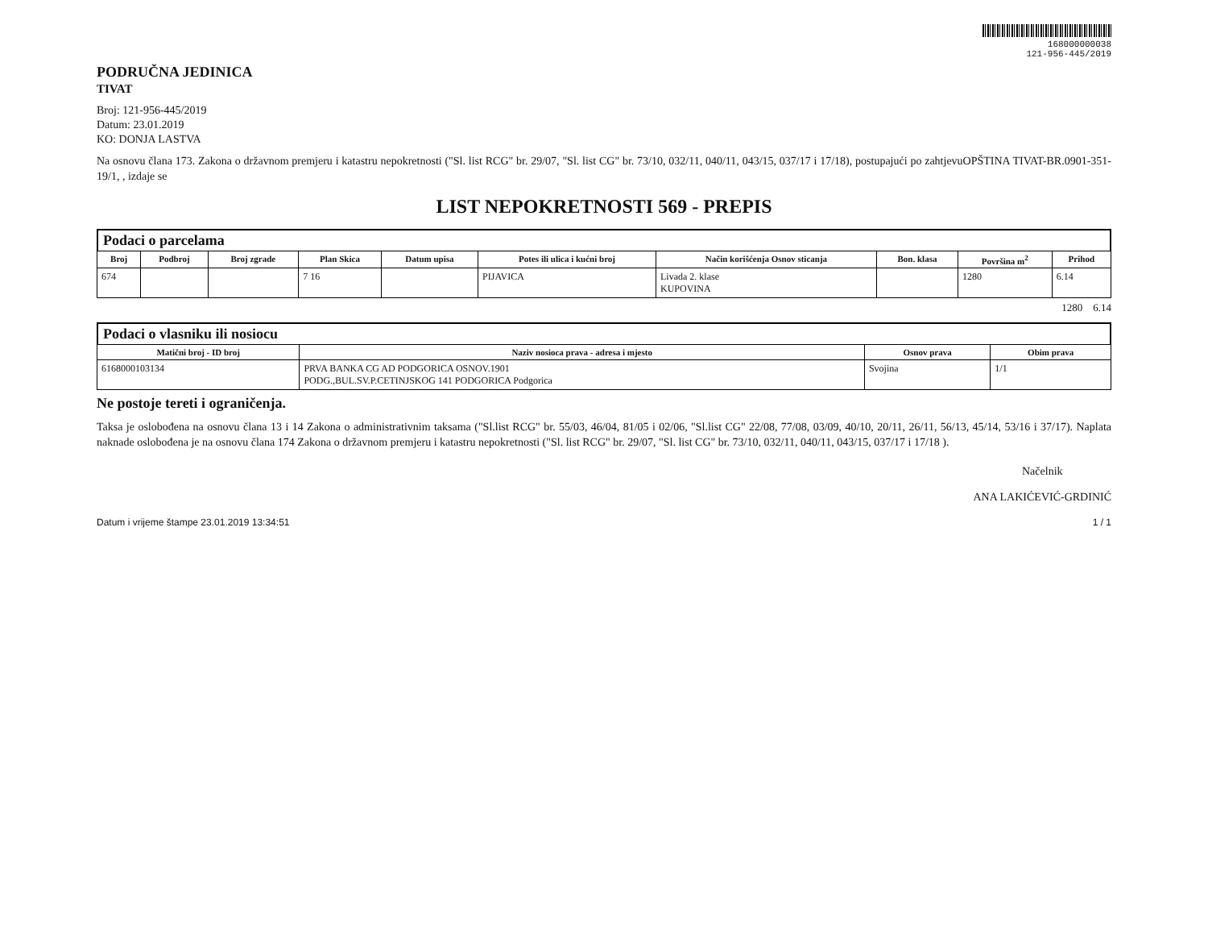168000000038
121-956-445/2019
PODRUČNA JEDINICA
TIVAT
Broj: 121-956-445/2019
Datum: 23.01.2019
KO: DONJA LASTVA
Na osnovu člana 173. Zakona o državnom premjeru i katastru nepokretnosti ("Sl. list RCG" br. 29/07, "Sl. list CG" br. 73/10, 032/11, 040/11, 043/15, 037/17 i 17/18), postupajući po zahtjevuOPŠTINA TIVAT-BR.0901-351-19/1, , izdaje se
LIST NEPOKRETNOSTI 569 - PREPIS
Podaci o parcelama
| Broj | Podbroj | Broj zgrade | Plan Skica | Datum upisa | Potes ili ulica i kućni broj | Način korišćenja Osnov sticanja | Bon. klasa | Površina m<sup>2</sup> | Prihod |
| --- | --- | --- | --- | --- | --- | --- | --- | --- | --- |
| 674 | | | 7 16 | | PIJAVICA | Livada 2. klase KUPOVINA | | 1280 | 6.14 |
1280 6.14
Podaci o vlasniku ili nosiocu
| Matični broj - ID broj | Naziv nosioca prava - adresa i mjesto | Osnov prava | Obim prava |
| --- | --- | --- | --- |
| 616800010313​4 | PRVA BANKA CG AD PODGORICA OSNOV.1901 PODG.,BUL.SV.P.CETINJSKOG 141 PODGORICA Podgorica | Svojina | 1/1 |
Ne postoje tereti i ograničenja.
Taksa je oslobođena na osnovu člana 13 i 14 Zakona o administrativnim taksama ("Sl.list RCG" br. 55/03, 46/04, 81/05 i 02/06, "Sl.list CG" 22/08, 77/08, 03/09, 40/10, 20/11, 26/11, 56/13, 45/14, 53/16 i 37/17). Naplata naknade oslobođena je na osnovu člana 174 Zakona o državnom premjeru i katastru nepokretnosti ("Sl. list RCG" br. 29/07, "Sl. list CG" br. 73/10, 032/11, 040/11, 043/15, 037/17 i 17/18 ).
Načelnik
ANA LAKIĆEVIĆ-GRDINIĆ
Datum i vrijeme štampe 23.01.2019 13:34:51 1 / 1